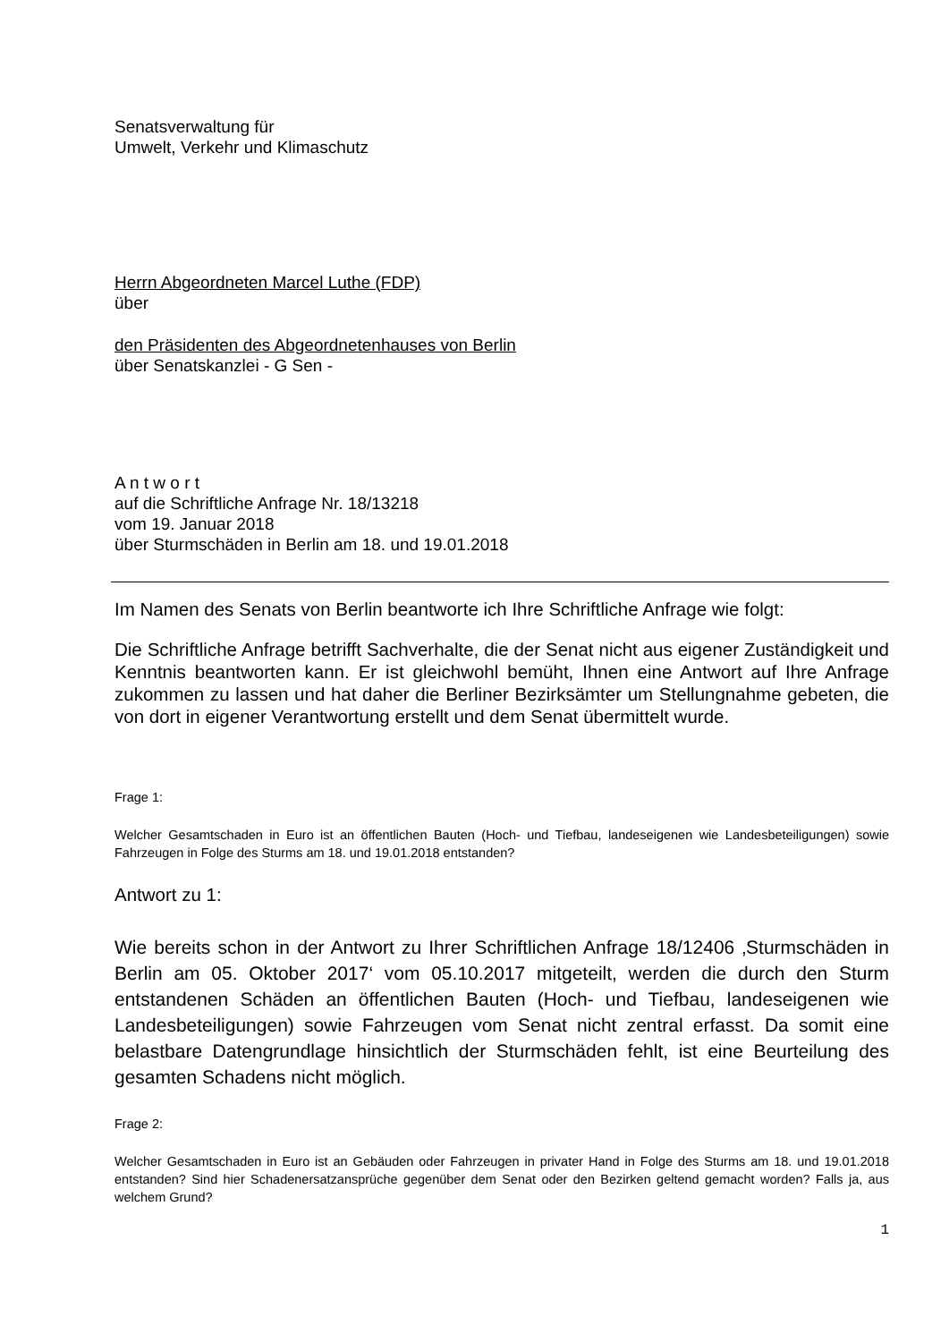Senatsverwaltung für
Umwelt, Verkehr und Klimaschutz
Herrn Abgeordneten Marcel Luthe (FDP)
über
den Präsidenten des Abgeordnetenhauses von Berlin
über Senatskanzlei - G Sen -
A n t w o r t
auf die Schriftliche Anfrage Nr. 18/13218
vom 19. Januar 2018
über Sturmschäden in Berlin am 18. und 19.01.2018
Im Namen des Senats von Berlin beantworte ich Ihre Schriftliche Anfrage wie folgt:
Die Schriftliche Anfrage betrifft Sachverhalte, die der Senat nicht aus eigener Zuständigkeit und Kenntnis beantworten kann. Er ist gleichwohl bemüht, Ihnen eine Antwort auf Ihre Anfrage zukommen zu lassen und hat daher die Berliner Bezirksämter um Stellungnahme gebeten, die von dort in eigener Verantwortung erstellt und dem Senat übermittelt wurde.
Frage 1:
Welcher Gesamtschaden in Euro ist an öffentlichen Bauten (Hoch- und Tiefbau, landeseigenen wie Landesbeteiligungen) sowie Fahrzeugen in Folge des Sturms am 18. und 19.01.2018 entstanden?
Antwort zu 1:
Wie bereits schon in der Antwort zu Ihrer Schriftlichen Anfrage 18/12406 ‚Sturmschäden in Berlin am 05. Oktober 2017‘ vom 05.10.2017 mitgeteilt, werden die durch den Sturm entstandenen Schäden an öffentlichen Bauten (Hoch- und Tiefbau, landeseigenen wie Landesbeteiligungen) sowie Fahrzeugen vom Senat nicht zentral erfasst. Da somit eine belastbare Datengrundlage hinsichtlich der Sturmschäden fehlt, ist eine Beurteilung des gesamten Schadens nicht möglich.
Frage 2:
Welcher Gesamtschaden in Euro ist an Gebäuden oder Fahrzeugen in privater Hand in Folge des Sturms am 18. und 19.01.2018 entstanden? Sind hier Schadenersatzansprüche gegenüber dem Senat oder den Bezirken geltend gemacht worden? Falls ja, aus welchem Grund?
1